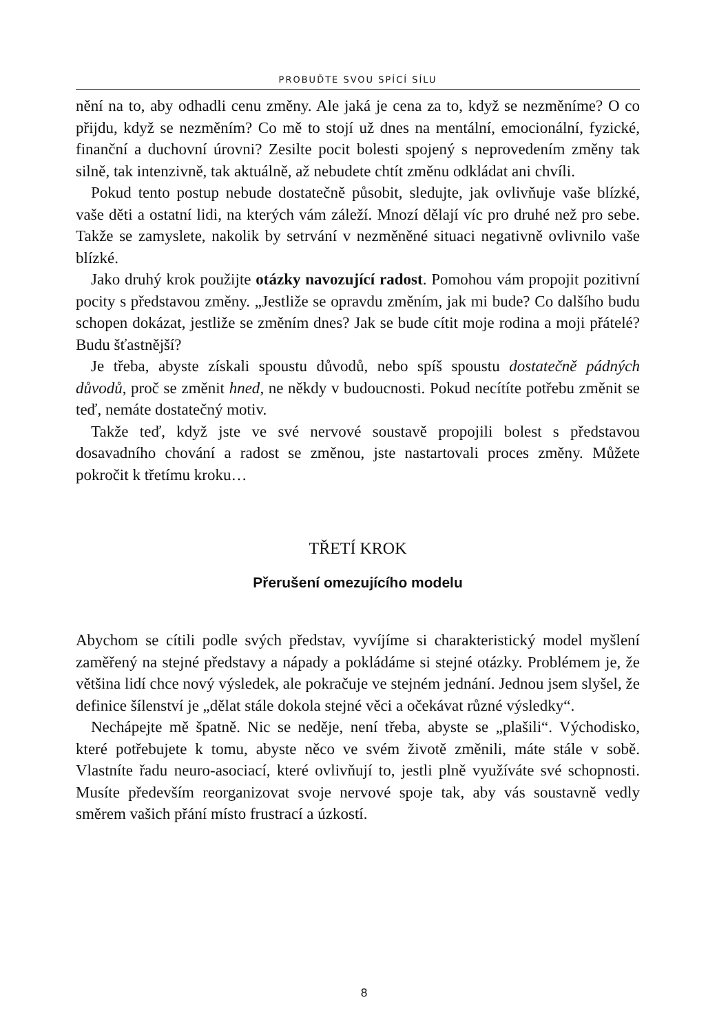PROBUĎTE SVOU SPÍCÍ SÍLU
nění na to, aby odhadli cenu změny. Ale jaká je cena za to, když se nezměníme? O co přijdu, když se nezměním? Co mě to stojí už dnes na mentální, emocionální, fyzické, finanční a duchovní úrovni? Zesilte pocit bolesti spojený s neprovedením změny tak silně, tak intenzivně, tak aktuálně, až nebudete chtít změnu odkládat ani chvíli.
Pokud tento postup nebude dostatečně působit, sledujte, jak ovlivňuje vaše blízké, vaše děti a ostatní lidi, na kterých vám záleží. Mnozí dělají víc pro druhé než pro sebe. Takže se zamyslete, nakolik by setrvání v nezměněné situaci negativně ovlivnilo vaše blízké.
Jako druhý krok použijte otázky navozující radost. Pomohou vám propojit pozitivní pocity s představou změny. „Jestliže se opravdu změním, jak mi bude? Co dalšího budu schopen dokázat, jestliže se změním dnes? Jak se bude cítit moje rodina a moji přátelé? Budu šťastnější?
Je třeba, abyste získali spoustu důvodů, nebo spíš spoustu dostatečně pádných důvodů, proč se změnit hned, ne někdy v budoucnosti. Pokud necítíte potřebu změnit se teď, nemáte dostatečný motiv.
Takže teď, když jste ve své nervové soustavě propojili bolest s představou dosavadního chování a radost se změnou, jste nastartovali proces změny. Můžete pokročit k třetímu kroku…
TŘETÍ KROK
Přerušení omezujícího modelu
Abychom se cítili podle svých představ, vyvíjíme si charakteristický model myšlení zaměřený na stejné představy a nápady a pokládáme si stejné otázky. Problémem je, že většina lidí chce nový výsledek, ale pokračuje ve stejném jednání. Jednou jsem slyšel, že definice šílenství je „dělat stále dokola stejné věci a očekávat různé výsledky“.
Nechápejte mě špatně. Nic se neděje, není třeba, abyste se „plašili“. Východisko, které potřebujete k tomu, abyste něco ve svém životě změnili, máte stále v sobě. Vlastníte řadu neuro-asociací, které ovlivňují to, jestli plně využíváte své schopnosti. Musíte především reorganizovat svoje nervové spoje tak, aby vás soustavně vedly směrem vašich přání místo frustrací a úzkostí.
8